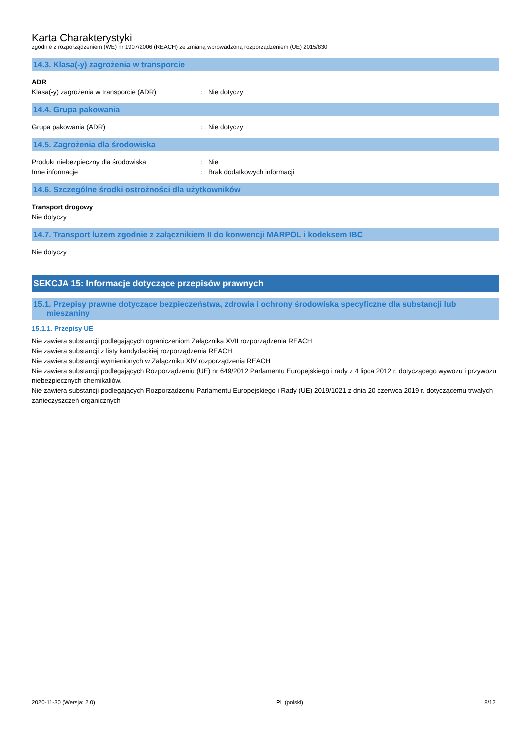Karta Charakterystyki
zgodnie z rozporządzeniem (WE) nr 1907/2006 (REACH) ze zmianą wprowadzoną rozporządzeniem (UE) 2015/830
14.3. Klasa(-y) zagrożenia w transporcie
ADR
Klasa(-y) zagrożenia w transporcie (ADR) : Nie dotyczy
14.4. Grupa pakowania
Grupa pakowania (ADR) : Nie dotyczy
14.5. Zagrożenia dla środowiska
Produkt niebezpieczny dla środowiska : Nie
Inne informacje : Brak dodatkowych informacji
14.6. Szczególne środki ostrożności dla użytkowników
Transport drogowy
Nie dotyczy
14.7. Transport luzem zgodnie z załącznikiem II do konwencji MARPOL i kodeksem IBC
Nie dotyczy
SEKCJA 15: Informacje dotyczące przepisów prawnych
15.1. Przepisy prawne dotyczące bezpieczeństwa, zdrowia i ochrony środowiska specyficzne dla substancji lub
mieszaniny
15.1.1. Przepisy UE
Nie zawiera substancji podlegających ograniczeniom Załącznika XVII rozporządzenia REACH
Nie zawiera substancji z listy kandydackiej rozporządzenia REACH
Nie zawiera substancji wymienionych w Załączniku XIV rozporządzenia REACH
Nie zawiera substancji podlegających Rozporządzeniu (UE) nr 649/2012 Parlamentu Europejskiego i rady z 4 lipca 2012 r. dotyczącego wywozu i przywozu niebezpiecznych chemikaliów.
Nie zawiera substancji podlegających Rozporządzeniu Parlamentu Europejskiego i Rady (UE) 2019/1021 z dnia 20 czerwca 2019 r. dotyczącemu trwałych zanieczyszczeń organicznych
2020-11-30 (Wersja: 2.0) PL (polski) 8/12